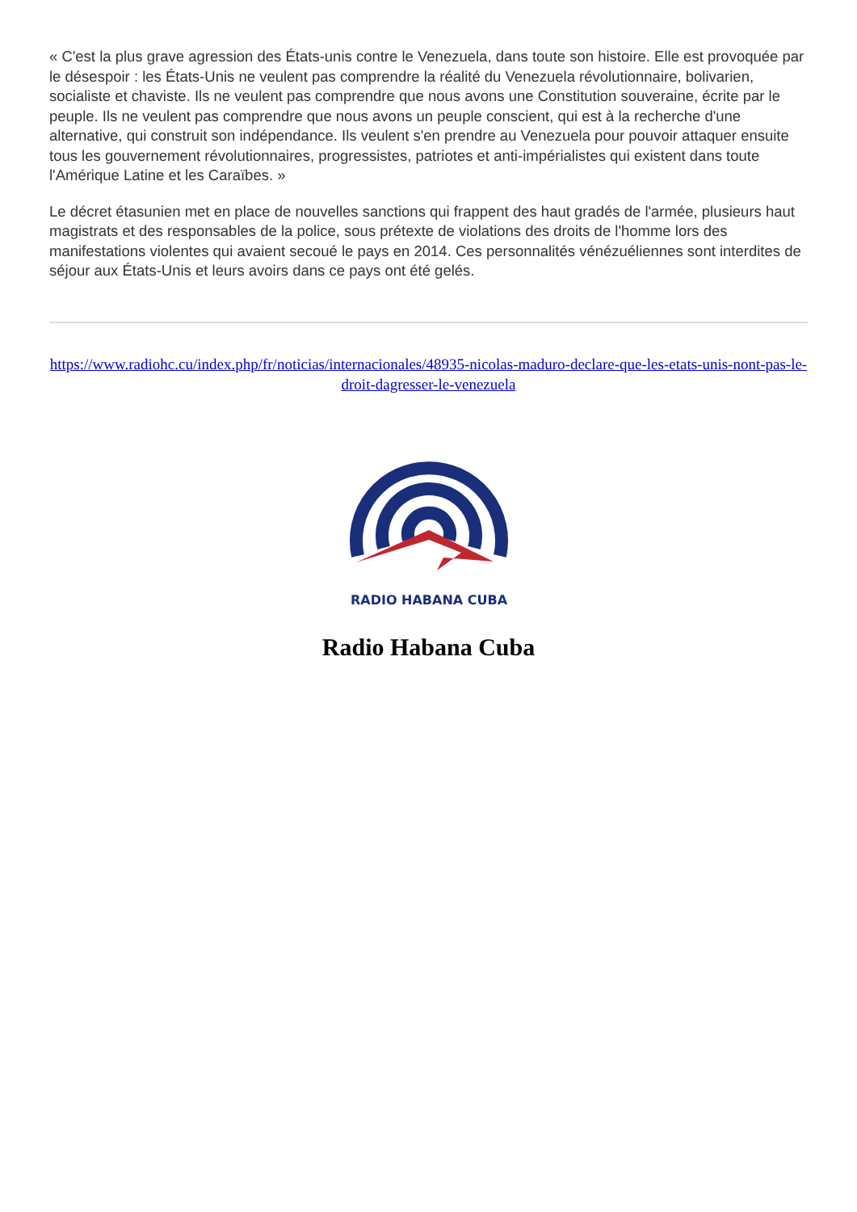« C'est la plus grave agression des États-unis contre le Venezuela, dans toute son histoire. Elle est provoquée par le désespoir : les États-Unis ne veulent pas comprendre la réalité du Venezuela révolutionnaire, bolivarien, socialiste et chaviste. Ils ne veulent pas comprendre que nous avons une Constitution souveraine, écrite par le peuple. Ils ne veulent pas comprendre que nous avons un peuple conscient, qui est à la recherche d'une alternative, qui construit son indépendance. Ils veulent s'en prendre au Venezuela pour pouvoir attaquer ensuite tous les gouvernement révolutionnaires, progressistes, patriotes et anti-impérialistes qui existent dans toute l'Amérique Latine et les Caraïbes. »
Le décret étasunien met en place de nouvelles sanctions qui frappent des haut gradés de l'armée, plusieurs haut magistrats et des responsables de la police, sous prétexte de violations des droits de l'homme lors des manifestations violentes qui avaient secoué le pays en 2014. Ces personnalités vénézuéliennes sont interdites de séjour aux États-Unis et leurs avoirs dans ce pays ont été gelés.
https://www.radiohc.cu/index.php/fr/noticias/internacionales/48935-nicolas-maduro-declare-que-les-etats-unis-nont-pas-le-droit-dagresser-le-venezuela
RADIO HABANA CUBA
Radio Habana Cuba